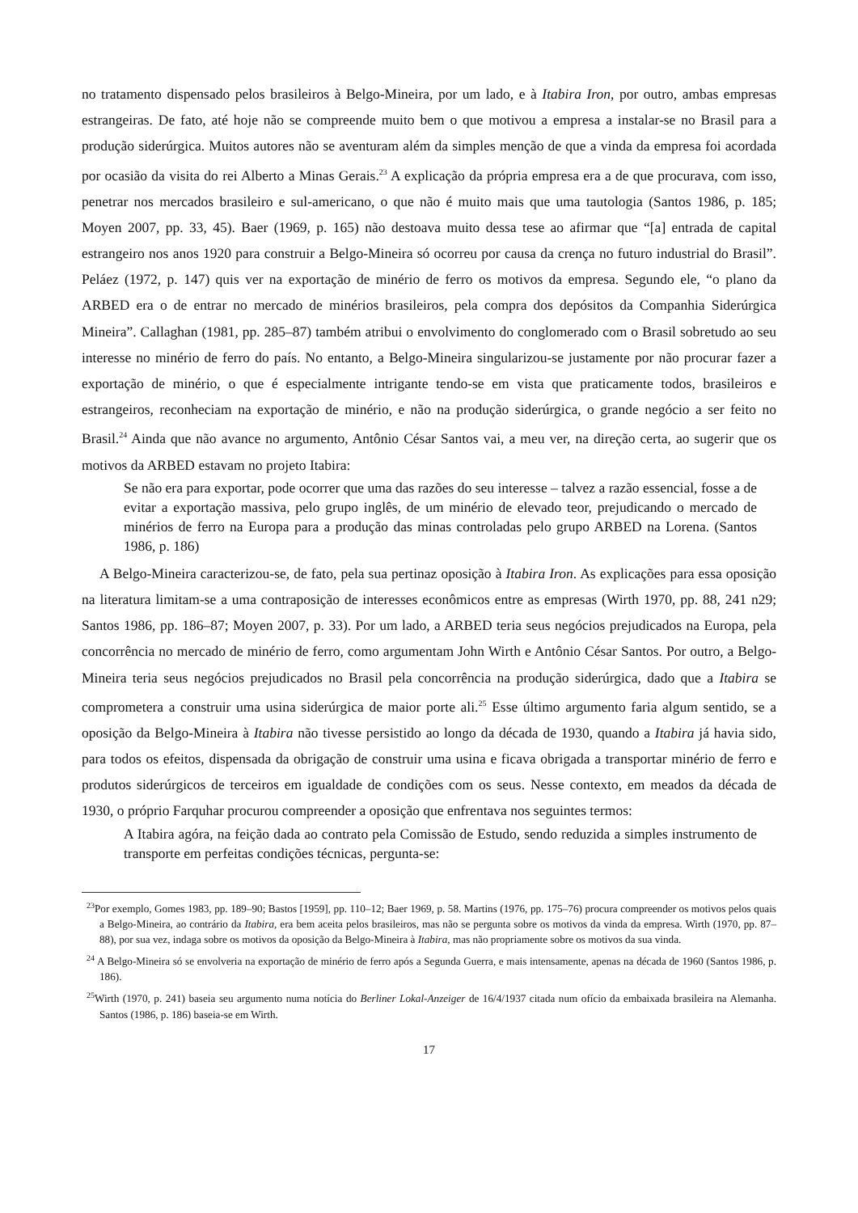no tratamento dispensado pelos brasileiros à Belgo-Mineira, por um lado, e à Itabira Iron, por outro, ambas empresas estrangeiras. De fato, até hoje não se compreende muito bem o que motivou a empresa a instalar-se no Brasil para a produção siderúrgica. Muitos autores não se aventuram além da simples menção de que a vinda da empresa foi acordada por ocasião da visita do rei Alberto a Minas Gerais.<sup>23</sup> A explicação da própria empresa era a de que procurava, com isso, penetrar nos mercados brasileiro e sul-americano, o que não é muito mais que uma tautologia (Santos 1986, p. 185; Moyen 2007, pp. 33, 45). Baer (1969, p. 165) não destoava muito dessa tese ao afirmar que “[a] entrada de capital estrangeiro nos anos 1920 para construir a Belgo-Mineira só ocorreu por causa da crença no futuro industrial do Brasil”. Peláez (1972, p. 147) quis ver na exportação de minério de ferro os motivos da empresa. Segundo ele, “o plano da ARBED era o de entrar no mercado de minérios brasileiros, pela compra dos depósitos da Companhia Siderúrgica Mineira”. Callaghan (1981, pp. 285–87) também atribui o envolvimento do conglomerado com o Brasil sobretudo ao seu interesse no minério de ferro do país. No entanto, a Belgo-Mineira singularizou-se justamente por não procurar fazer a exportação de minério, o que é especialmente intrigante tendo-se em vista que praticamente todos, brasileiros e estrangeiros, reconheciam na exportação de minério, e não na produção siderúrgica, o grande negócio a ser feito no Brasil.<sup>24</sup> Ainda que não avance no argumento, Antônio César Santos vai, a meu ver, na direção certa, ao sugerir que os motivos da ARBED estavam no projeto Itabira:
Se não era para exportar, pode ocorrer que uma das razões do seu interesse – talvez a razão essencial, fosse a de evitar a exportação massiva, pelo grupo inglês, de um minério de elevado teor, prejudicando o mercado de minérios de ferro na Europa para a produção das minas controladas pelo grupo ARBED na Lorena. (Santos 1986, p. 186)
A Belgo-Mineira caracterizou-se, de fato, pela sua pertinaz oposição à Itabira Iron. As explicações para essa oposição na literatura limitam-se a uma contraposição de interesses econômicos entre as empresas (Wirth 1970, pp. 88, 241 n29; Santos 1986, pp. 186–87; Moyen 2007, p. 33). Por um lado, a ARBED teria seus negócios prejudicados na Europa, pela concorrência no mercado de minério de ferro, como argumentam John Wirth e Antônio César Santos. Por outro, a Belgo-Mineira teria seus negócios prejudicados no Brasil pela concorrência na produção siderúrgica, dado que a Itabira se comprometera a construir uma usina siderúrgica de maior porte ali.<sup>25</sup> Esse último argumento faria algum sentido, se a oposição da Belgo-Mineira à Itabira não tivesse persistido ao longo da década de 1930, quando a Itabira já havia sido, para todos os efeitos, dispensada da obrigação de construir uma usina e ficava obrigada a transportar minério de ferro e produtos siderúrgicos de terceiros em igualdade de condições com os seus. Nesse contexto, em meados da década de 1930, o próprio Farquhar procurou compreender a oposição que enfrentava nos seguintes termos:
A Itabira agóra, na feição dada ao contrato pela Comissão de Estudo, sendo reduzida a simples instrumento de transporte em perfeitas condições técnicas, pergunta-se:
<sup>23</sup> Por exemplo, Gomes 1983, pp. 189–90; Bastos [1959], pp. 110–12; Baer 1969, p. 58. Martins (1976, pp. 175–76) procura compreender os motivos pelos quais a Belgo-Mineira, ao contrário da Itabira, era bem aceita pelos brasileiros, mas não se pergunta sobre os motivos da vinda da empresa. Wirth (1970, pp. 87–88), por sua vez, indaga sobre os motivos da oposição da Belgo-Mineira à Itabira, mas não propriamente sobre os motivos da sua vinda.
<sup>24</sup> A Belgo-Mineira só se envolveria na exportação de minério de ferro após a Segunda Guerra, e mais intensamente, apenas na década de 1960 (Santos 1986, p. 186).
<sup>25</sup> Wirth (1970, p. 241) baseia seu argumento numa notícia do Berliner Lokal-Anzeiger de 16/4/1937 citada num ofício da embaixada brasileira na Alemanha. Santos (1986, p. 186) baseia-se em Wirth.
17